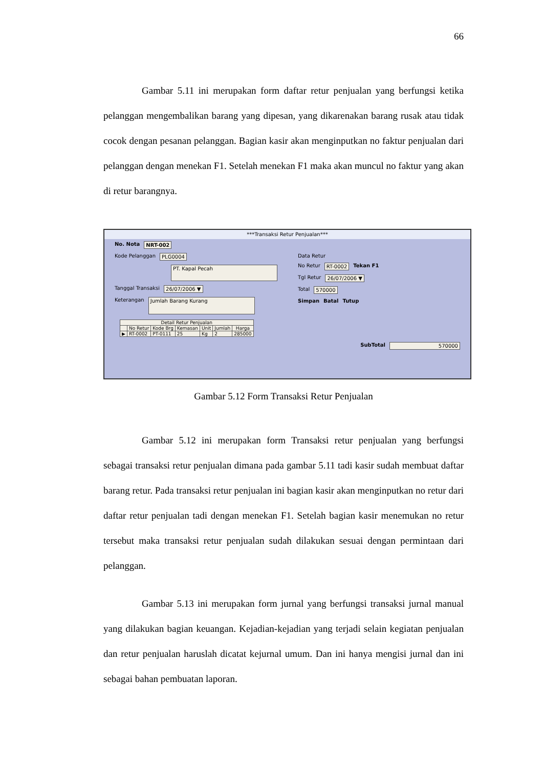66
Gambar 5.11 ini merupakan form daftar retur penjualan yang berfungsi ketika pelanggan mengembalikan barang yang dipesan, yang dikarenakan barang rusak atau tidak cocok dengan pesanan pelanggan. Bagian kasir akan menginputkan no faktur penjualan dari pelanggan dengan menekan F1. Setelah menekan F1 maka akan muncul no faktur yang akan di retur barangnya.
***Transaksi Retur Penjualan***
No. Nota NRT-002
Kode Pelanggan PLG0004
PT. Kapal Pecah
Tanggal Transaksi 26/07/2006 ▼
Keterangan Jumlah Barang Kurang
Data Retur
No Retur RT-0002 Tekan F1
Tgl Retur 26/07/2006 ▼
Total 570000
Simpan Batal Tutup
| Detail Retur Penjualan | | | | | | |
| --- | --- | --- | --- | --- | --- | --- |
| | No Retur | Kode Brg | Kemasan | Unit | Jumlah | Harga |
| ▶ | RT-0002 | PT-0111 | 25 | Kg | 2 | 285000 |
SubTotal 570000
Gambar 5.12 Form Transaksi Retur Penjualan
Gambar 5.12 ini merupakan form Transaksi retur penjualan yang berfungsi sebagai transaksi retur penjualan dimana pada gambar 5.11 tadi kasir sudah membuat daftar barang retur. Pada transaksi retur penjualan ini bagian kasir akan menginputkan no retur dari daftar retur penjualan tadi dengan menekan F1. Setelah bagian kasir menemukan no retur tersebut maka transaksi retur penjualan sudah dilakukan sesuai dengan permintaan dari pelanggan.
Gambar 5.13 ini merupakan form jurnal yang berfungsi transaksi jurnal manual yang dilakukan bagian keuangan. Kejadian-kejadian yang terjadi selain kegiatan penjualan dan retur penjualan haruslah dicatat kejurnal umum. Dan ini hanya mengisi jurnal dan ini sebagai bahan pembuatan laporan.